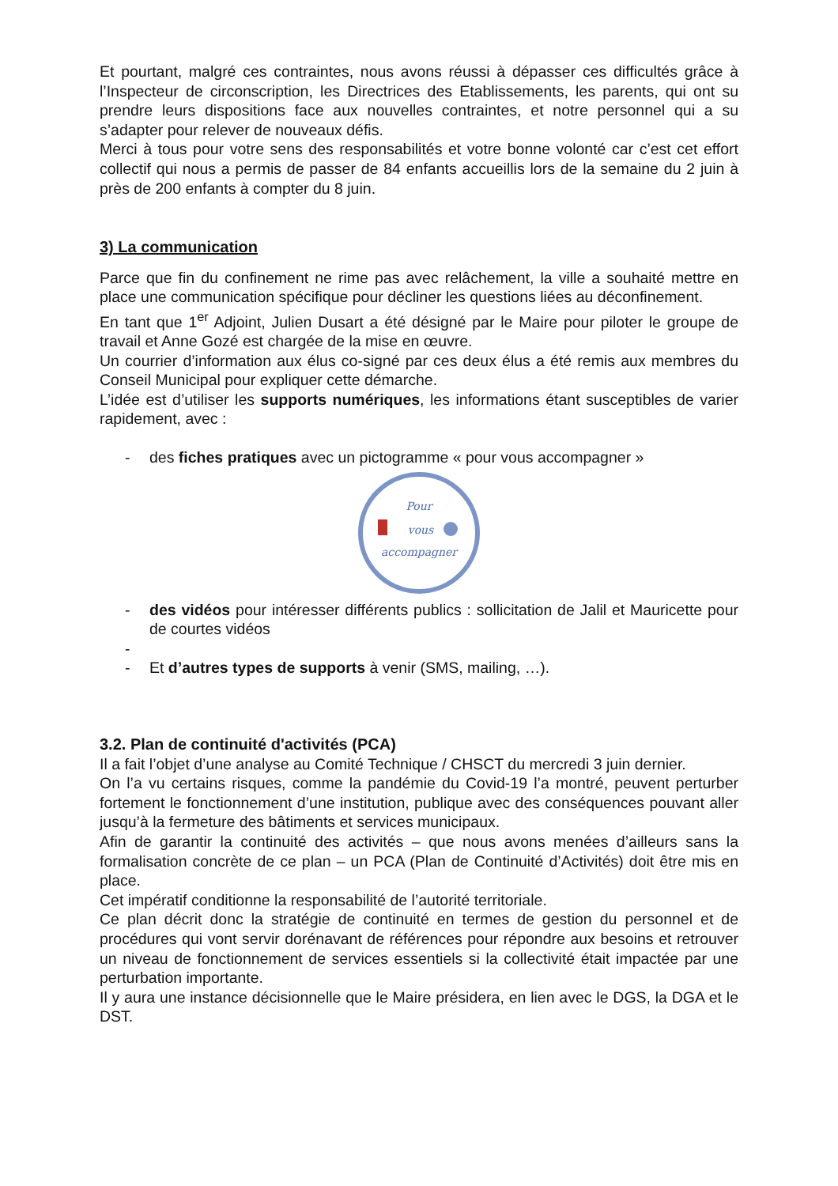Et pourtant, malgré ces contraintes, nous avons réussi à dépasser ces difficultés grâce à l’Inspecteur de circonscription, les Directrices des Etablissements, les parents, qui ont su prendre leurs dispositions face aux nouvelles contraintes, et notre personnel qui a su s’adapter pour relever de nouveaux défis.
Merci à tous pour votre sens des responsabilités et votre bonne volonté car c’est cet effort collectif qui nous a permis de passer de 84 enfants accueillis lors de la semaine du 2 juin à près de 200 enfants à compter du 8 juin.
3) La communication
Parce que fin du confinement ne rime pas avec relâchement, la ville a souhaité mettre en place une communication spécifique pour décliner les questions liées au déconfinement.
En tant que 1<sup>er</sup> Adjoint, Julien Dusart a été désigné par le Maire pour piloter le groupe de travail et Anne Gozé est chargée de la mise en œuvre.
Un courrier d’information aux élus co-signé par ces deux élus a été remis aux membres du Conseil Municipal pour expliquer cette démarche.
L’idée est d’utiliser les supports numériques, les informations étant susceptibles de varier rapidement, avec :
- des fiches pratiques avec un pictogramme « pour vous accompagner »
Pour
vous
accompagner
- des vidéos pour intéresser différents publics : sollicitation de Jalil et Mauricette pour de courtes vidéos
-
- Et d’autres types de supports à venir (SMS, mailing, …).
3.2. Plan de continuité d'activités (PCA)
Il a fait l’objet d’une analyse au Comité Technique / CHSCT du mercredi 3 juin dernier.
On l’a vu certains risques, comme la pandémie du Covid-19 l’a montré, peuvent perturber fortement le fonctionnement d’une institution, publique avec des conséquences pouvant aller jusqu’à la fermeture des bâtiments et services municipaux.
Afin de garantir la continuité des activités – que nous avons menées d’ailleurs sans la formalisation concrète de ce plan – un PCA (Plan de Continuité d’Activités) doit être mis en place.
Cet impératif conditionne la responsabilité de l’autorité territoriale.
Ce plan décrit donc la stratégie de continuité en termes de gestion du personnel et de procédures qui vont servir dorénavant de références pour répondre aux besoins et retrouver un niveau de fonctionnement de services essentiels si la collectivité était impactée par une perturbation importante.
Il y aura une instance décisionnelle que le Maire présidera, en lien avec le DGS, la DGA et le DST.